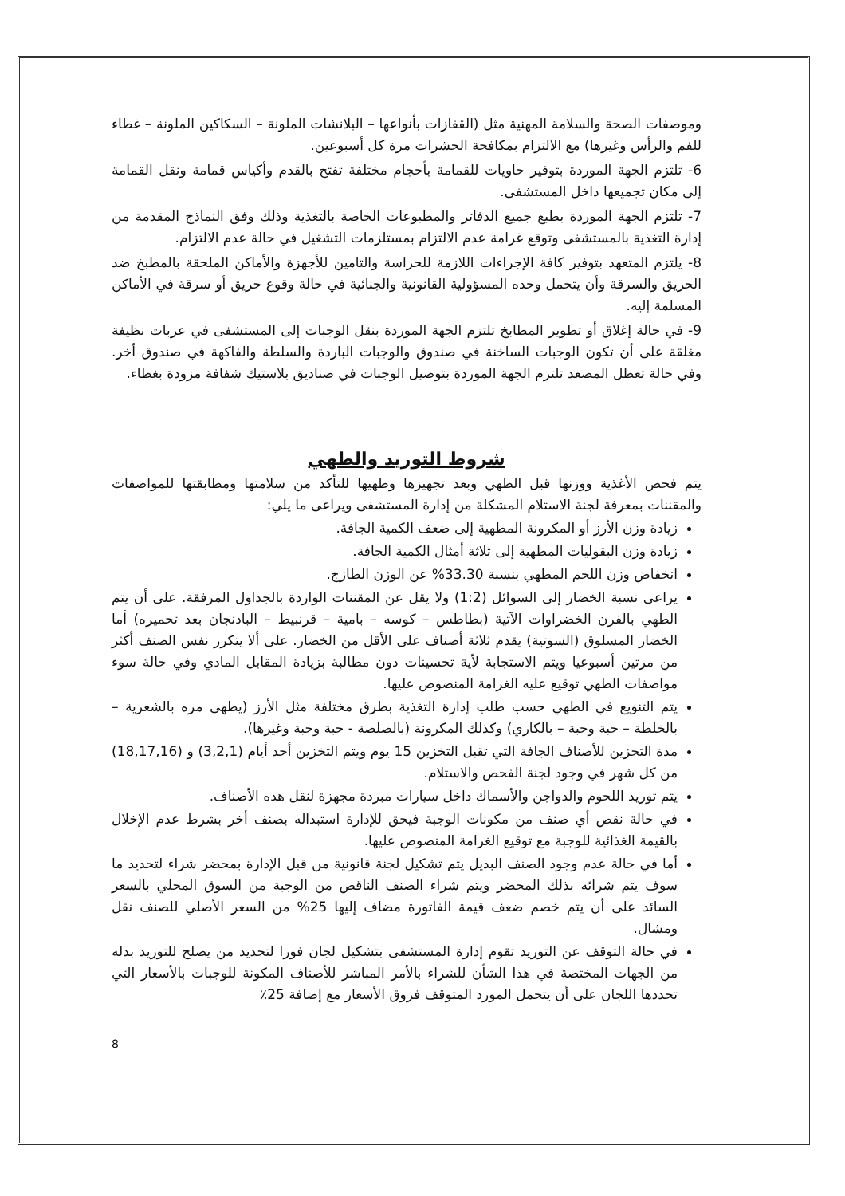وموصفات الصحة والسلامة المهنية مثل (القفازات بأنواعها – البلانشات الملونة – السكاكين الملونة – غطاء للفم والرأس وغيرها) مع الالتزام بمكافحة الحشرات مرة كل أسبوعين.
6- تلتزم الجهة الموردة بتوفير حاويات للقمامة بأحجام مختلفة تفتح بالقدم وأكياس قمامة ونقل القمامة إلى مكان تجميعها داخل المستشفى.
7- تلتزم الجهة الموردة بطبع جميع الدفاتر والمطبوعات الخاصة بالتغذية وذلك وفق النماذج المقدمة من إدارة التغذية بالمستشفى وتوقع غرامة عدم الالتزام بمستلزمات التشغيل في حالة عدم الالتزام.
8- يلتزم المتعهد بتوفير كافة الإجراءات اللازمة للحراسة والتامين للأجهزة والأماكن الملحقة بالمطبخ ضد الحريق والسرقة وأن يتحمل وحده المسؤولية القانونية والجنائية في حالة وقوع حريق أو سرقة في الأماكن المسلمة إليه.
9- في حالة إغلاق أو تطوير المطابخ تلتزم الجهة الموردة بنقل الوجبات إلى المستشفى في عربات نظيفة مغلقة على أن تكون الوجبات الساخنة في صندوق والوجبات الباردة والسلطة والفاكهة في صندوق أخر. وفي حالة تعطل المصعد تلتزم الجهة الموردة بتوصيل الوجبات في صناديق بلاستيك شفافة مزودة بغطاء.
شروط التوريد والطهي
يتم فحص الأغذية ووزنها قبل الطهي وبعد تجهيزها وطهيها للتأكد من سلامتها ومطابقتها للمواصفات والمقننات بمعرفة لجنة الاستلام المشكلة من إدارة المستشفى ويراعى ما يلي:
زيادة وزن الأرز أو المكرونة المطهية إلى ضعف الكمية الجافة.
زيادة وزن البقوليات المطهية إلى ثلاثة أمثال الكمية الجافة.
انخفاض وزن اللحم المطهي بنسبة 33.30% عن الوزن الطازج.
يراعى نسبة الخضار إلى السوائل (1:2) ولا يقل عن المقننات الواردة بالجداول المرفقة. على أن يتم الطهي بالفرن الخضراوات الآتية (بطاطس – كوسه – بامية – قرنبيط – الباذنجان بعد تحميره) أما الخضار المسلوق (السوتية) يقدم ثلاثة أصناف على الأقل من الخضار. على ألا يتكرر نفس الصنف أكثر من مرتين أسبوعيا ويتم الاستجابة لأية تحسينات دون مطالبة بزيادة المقابل المادي وفي حالة سوء مواصفات الطهي توقيع عليه الغرامة المنصوص عليها.
يتم التنويع في الطهي حسب طلب إدارة التغذية بطرق مختلفة مثل الأرز (يطهى مره بالشعرية – بالخلطة – حبة وحبة – بالكاري) وكذلك المكرونة (بالصلصة - حبة وحبة وغيرها).
مدة التخزين للأصناف الجافة التي تقبل التخزين 15 يوم ويتم التخزين أحد أيام (3,2,1) و (18,17,16) من كل شهر في وجود لجنة الفحص والاستلام.
يتم توريد اللحوم والدواجن والأسماك داخل سيارات مبردة مجهزة لنقل هذه الأصناف.
في حالة نقص أي صنف من مكونات الوجبة فيحق للإدارة استبداله بصنف أخر بشرط عدم الإخلال بالقيمة الغذائية للوجبة مع توقيع الغرامة المنصوص عليها.
أما في حالة عدم وجود الصنف البديل يتم تشكيل لجنة قانونية من قبل الإدارة بمحضر شراء لتحديد ما سوف يتم شرائه بذلك المحضر ويتم شراء الصنف الناقص من الوجبة من السوق المحلي بالسعر السائد على أن يتم خصم ضعف قيمة الفاتورة مضاف إليها 25% من السعر الأصلي للصنف نقل ومشال.
في حالة التوقف عن التوريد تقوم إدارة المستشفى بتشكيل لجان فورا لتحديد من يصلح للتوريد بدله من الجهات المختصة في هذا الشأن للشراء بالأمر المباشر للأصناف المكونة للوجبات بالأسعار التي تحددها اللجان على أن يتحمل المورد المتوقف فروق الأسعار مع إضافة 25٪
8